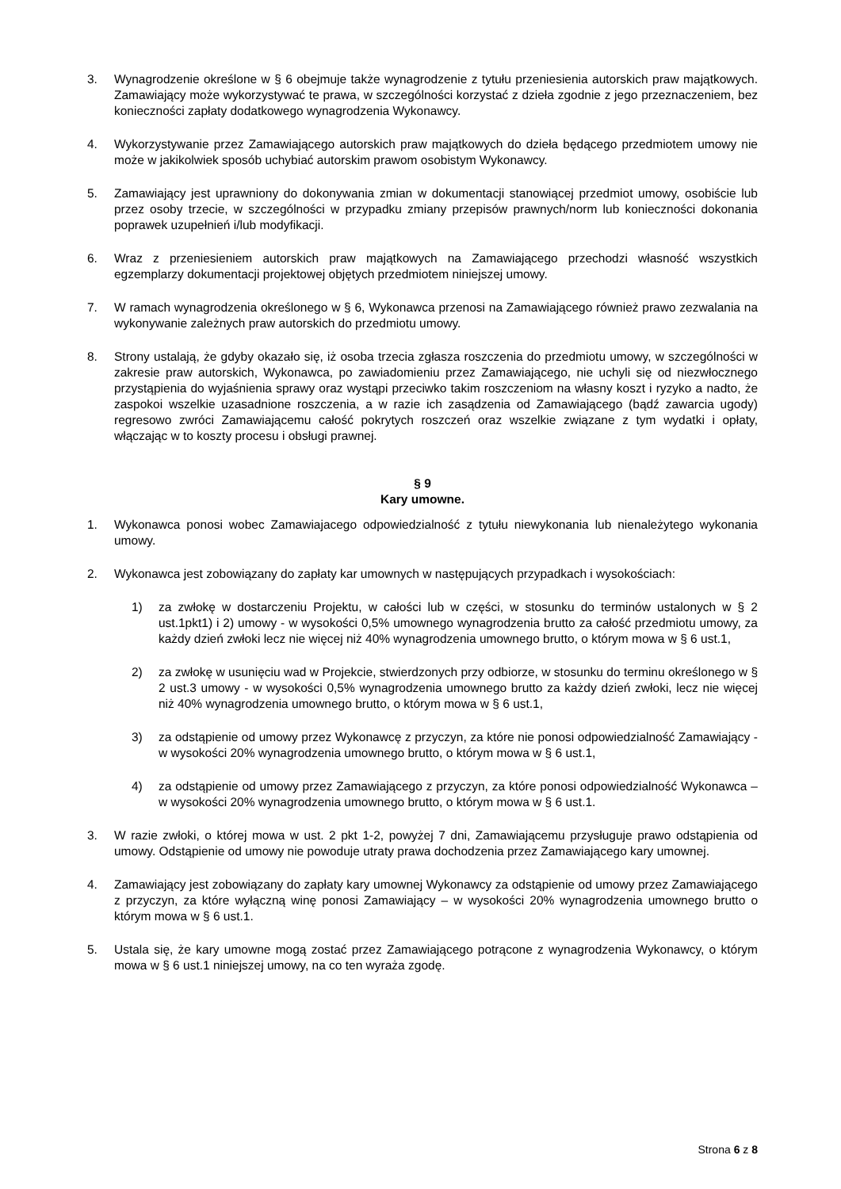3. Wynagrodzenie określone w § 6 obejmuje także wynagrodzenie z tytułu przeniesienia autorskich praw majątkowych. Zamawiający może wykorzystywać te prawa, w szczególności korzystać z dzieła zgodnie z jego przeznaczeniem, bez konieczności zapłaty dodatkowego wynagrodzenia Wykonawcy.
4. Wykorzystywanie przez Zamawiającego autorskich praw majątkowych do dzieła będącego przedmiotem umowy nie może w jakikolwiek sposób uchybiać autorskim prawom osobistym Wykonawcy.
5. Zamawiający jest uprawniony do dokonywania zmian w dokumentacji stanowiącej przedmiot umowy, osobiście lub przez osoby trzecie, w szczególności w przypadku zmiany przepisów prawnych/norm lub konieczności dokonania poprawek uzupełnień i/lub modyfikacji.
6. Wraz z przeniesieniem autorskich praw majątkowych na Zamawiającego przechodzi własność wszystkich egzemplarzy dokumentacji projektowej objętych przedmiotem niniejszej umowy.
7. W ramach wynagrodzenia określonego w § 6, Wykonawca przenosi na Zamawiającego również prawo zezwalania na wykonywanie zależnych praw autorskich do przedmiotu umowy.
8. Strony ustalają, że gdyby okazało się, iż osoba trzecia zgłasza roszczenia do przedmiotu umowy, w szczególności w zakresie praw autorskich, Wykonawca, po zawiadomieniu przez Zamawiającego, nie uchyli się od niezwłocznego przystąpienia do wyjaśnienia sprawy oraz wystąpi przeciwko takim roszczeniom na własny koszt i ryzyko a nadto, że zaspokoi wszelkie uzasadnione roszczenia, a w razie ich zasądzenia od Zamawiającego (bądź zawarcia ugody) regresowo zwróci Zamawiającemu całość pokrytych roszczeń oraz wszelkie związane z tym wydatki i opłaty, włączając w to koszty procesu i obsługi prawnej.
§ 9
Kary umowne.
1. Wykonawca ponosi wobec Zamawiajacego odpowiedzialność z tytułu niewykonania lub nienależytego wykonania umowy.
2. Wykonawca jest zobowiązany do zapłaty kar umownych w następujących przypadkach i wysokościach:
1) za zwłokę w dostarczeniu Projektu, w całości lub w części, w stosunku do terminów ustalonych w § 2 ust.1pkt1) i 2) umowy - w wysokości 0,5% umownego wynagrodzenia brutto za całość przedmiotu umowy, za każdy dzień zwłoki lecz nie więcej niż 40% wynagrodzenia umownego brutto, o którym mowa w § 6 ust.1,
2) za zwłokę w usunięciu wad w Projekcie, stwierdzonych przy odbiorze, w stosunku do terminu określonego w § 2 ust.3 umowy - w wysokości 0,5% wynagrodzenia umownego brutto za każdy dzień zwłoki, lecz nie więcej niż 40% wynagrodzenia umownego brutto, o którym mowa w § 6 ust.1,
3) za odstąpienie od umowy przez Wykonawcę z przyczyn, za które nie ponosi odpowiedzialność Zamawiający - w wysokości 20% wynagrodzenia umownego brutto, o którym mowa w § 6 ust.1,
4) za odstąpienie od umowy przez Zamawiającego z przyczyn, za które ponosi odpowiedzialność Wykonawca – w wysokości 20% wynagrodzenia umownego brutto, o którym mowa w § 6 ust.1.
3. W razie zwłoki, o której mowa w ust. 2 pkt 1-2, powyżej 7 dni, Zamawiającemu przysługuje prawo odstąpienia od umowy. Odstąpienie od umowy nie powoduje utraty prawa dochodzenia przez Zamawiającego kary umownej.
4. Zamawiający jest zobowiązany do zapłaty kary umownej Wykonawcy za odstąpienie od umowy przez Zamawiającego z przyczyn, za które wyłączną winę ponosi Zamawiający – w wysokości 20% wynagrodzenia umownego brutto o którym mowa w § 6 ust.1.
5. Ustala się, że kary umowne mogą zostać przez Zamawiającego potrącone z wynagrodzenia Wykonawcy, o którym mowa w § 6 ust.1 niniejszej umowy, na co ten wyraża zgodę.
Strona 6 z 8